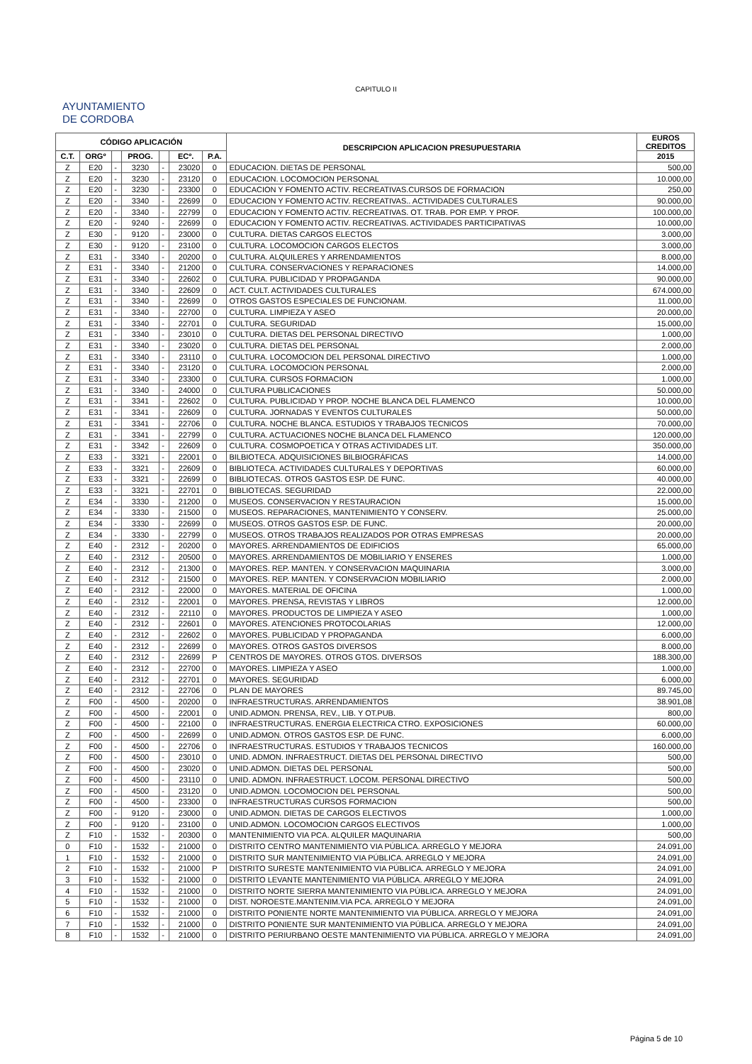CAPITULO II
AYUNTAMIENTO
DE CORDOBA
| CÓDIGO APLICACIÓN | | | | | | | DESCRIPCION APLICACION PRESUPUESTARIA | EUROS CREDITOS |
| --- | --- | --- | --- | --- | --- | --- | --- | --- |
| C.T. | ORGº | | PROG. | | ECº. | P.A. | | 2015 |
| Z | E20 | - | 3230 | - | 23020 | 0 | EDUCACION. DIETAS DE PERSONAL | 500,00 |
| Z | E20 | - | 3230 | - | 23120 | 0 | EDUCACION. LOCOMOCION PERSONAL | 10.000,00 |
| Z | E20 | - | 3230 | - | 23300 | 0 | EDUCACION Y FOMENTO ACTIV. RECREATIVAS.CURSOS DE FORMACION | 250,00 |
| Z | E20 | - | 3340 | - | 22699 | 0 | EDUCACION Y FOMENTO ACTIV. RECREATIVAS.. ACTIVIDADES CULTURALES | 90.000,00 |
| Z | E20 | - | 3340 | - | 22799 | 0 | EDUCACION Y FOMENTO ACTIV. RECREATIVAS. OT. TRAB. POR EMP. Y PROF. | 100.000,00 |
| Z | E20 | - | 9240 | - | 22699 | 0 | EDUCACION Y FOMENTO ACTIV. RECREATIVAS. ACTIVIDADES PARTICIPATIVAS | 10.000,00 |
| Z | E30 | - | 9120 | - | 23000 | 0 | CULTURA. DIETAS CARGOS ELECTOS | 3.000,00 |
| Z | E30 | - | 9120 | - | 23100 | 0 | CULTURA. LOCOMOCION CARGOS ELECTOS | 3.000,00 |
| Z | E31 | - | 3340 | - | 20200 | 0 | CULTURA. ALQUILERES Y ARRENDAMIENTOS | 8.000,00 |
| Z | E31 | - | 3340 | - | 21200 | 0 | CULTURA. CONSERVACIONES Y REPARACIONES | 14.000,00 |
| Z | E31 | - | 3340 | - | 22602 | 0 | CULTURA. PUBLICIDAD Y PROPAGANDA | 90.000,00 |
| Z | E31 | - | 3340 | - | 22609 | 0 | ACT. CULT. ACTIVIDADES CULTURALES | 674.000,00 |
| Z | E31 | - | 3340 | - | 22699 | 0 | OTROS GASTOS ESPECIALES DE FUNCIONAM. | 11.000,00 |
| Z | E31 | - | 3340 | - | 22700 | 0 | CULTURA. LIMPIEZA Y ASEO | 20.000,00 |
| Z | E31 | - | 3340 | - | 22701 | 0 | CULTURA. SEGURIDAD | 15.000,00 |
| Z | E31 | - | 3340 | - | 23010 | 0 | CULTURA. DIETAS DEL PERSONAL DIRECTIVO | 1.000,00 |
| Z | E31 | - | 3340 | - | 23020 | 0 | CULTURA. DIETAS DEL PERSONAL | 2.000,00 |
| Z | E31 | - | 3340 | - | 23110 | 0 | CULTURA. LOCOMOCION DEL PERSONAL DIRECTIVO | 1.000,00 |
| Z | E31 | - | 3340 | - | 23120 | 0 | CULTURA. LOCOMOCION PERSONAL | 2.000,00 |
| Z | E31 | - | 3340 | - | 23300 | 0 | CULTURA. CURSOS FORMACION | 1.000,00 |
| Z | E31 | - | 3340 | - | 24000 | 0 | CULTURA PUBLICACIONES | 50.000,00 |
| Z | E31 | - | 3341 | - | 22602 | 0 | CULTURA. PUBLICIDAD Y PROP. NOCHE BLANCA DEL FLAMENCO | 10.000,00 |
| Z | E31 | - | 3341 | - | 22609 | 0 | CULTURA. JORNADAS Y EVENTOS CULTURALES | 50.000,00 |
| Z | E31 | - | 3341 | - | 22706 | 0 | CULTURA. NOCHE BLANCA. ESTUDIOS Y TRABAJOS TECNICOS | 70.000,00 |
| Z | E31 | - | 3341 | - | 22799 | 0 | CULTURA. ACTUACIONES NOCHE BLANCA DEL FLAMENCO | 120.000,00 |
| Z | E31 | - | 3342 | - | 22609 | 0 | CULTURA. COSMOPOETICA Y OTRAS ACTIVIDADES LIT. | 350.000,00 |
| Z | E33 | - | 3321 | - | 22001 | 0 | BILBIOTECA. ADQUISICIONES BILBIOGRÁFICAS | 14.000,00 |
| Z | E33 | - | 3321 | - | 22609 | 0 | BIBLIOTECA. ACTIVIDADES CULTURALES Y DEPORTIVAS | 60.000,00 |
| Z | E33 | - | 3321 | - | 22699 | 0 | BIBLIOTECAS. OTROS GASTOS ESP. DE FUNC. | 40.000,00 |
| Z | E33 | - | 3321 | - | 22701 | 0 | BIBLIOTECAS. SEGURIDAD | 22.000,00 |
| Z | E34 | - | 3330 | - | 21200 | 0 | MUSEOS. CONSERVACION Y RESTAURACION | 15.000,00 |
| Z | E34 | - | 3330 | - | 21500 | 0 | MUSEOS. REPARACIONES, MANTENIMIENTO Y CONSERV. | 25.000,00 |
| Z | E34 | - | 3330 | - | 22699 | 0 | MUSEOS. OTROS GASTOS ESP. DE FUNC. | 20.000,00 |
| Z | E34 | - | 3330 | - | 22799 | 0 | MUSEOS. OTROS TRABAJOS REALIZADOS POR OTRAS EMPRESAS | 20.000,00 |
| Z | E40 | - | 2312 | - | 20200 | 0 | MAYORES. ARRENDAMIENTOS DE EDIFICIOS | 65.000,00 |
| Z | E40 | - | 2312 | - | 20500 | 0 | MAYORES. ARRENDAMIENTOS DE MOBILIARIO Y ENSERES | 1.000,00 |
| Z | E40 | - | 2312 | - | 21300 | 0 | MAYORES. REP. MANTEN. Y CONSERVACION MAQUINARIA | 3.000,00 |
| Z | E40 | - | 2312 | - | 21500 | 0 | MAYORES. REP. MANTEN. Y CONSERVACION MOBILIARIO | 2.000,00 |
| Z | E40 | - | 2312 | - | 22000 | 0 | MAYORES. MATERIAL DE OFICINA | 1.000,00 |
| Z | E40 | - | 2312 | - | 22001 | 0 | MAYORES. PRENSA, REVISTAS Y LIBROS | 12.000,00 |
| Z | E40 | - | 2312 | - | 22110 | 0 | MAYORES. PRODUCTOS DE LIMPIEZA Y ASEO | 1.000,00 |
| Z | E40 | - | 2312 | - | 22601 | 0 | MAYORES. ATENCIONES PROTOCOLARIAS | 12.000,00 |
| Z | E40 | - | 2312 | - | 22602 | 0 | MAYORES. PUBLICIDAD Y PROPAGANDA | 6.000,00 |
| Z | E40 | - | 2312 | - | 22699 | 0 | MAYORES. OTROS GASTOS DIVERSOS | 8.000,00 |
| Z | E40 | - | 2312 | - | 22699 | P | CENTROS DE MAYORES. OTROS GTOS. DIVERSOS | 188.300,00 |
| Z | E40 | - | 2312 | - | 22700 | 0 | MAYORES. LIMPIEZA Y ASEO | 1.000,00 |
| Z | E40 | - | 2312 | - | 22701 | 0 | MAYORES. SEGURIDAD | 6.000,00 |
| Z | E40 | - | 2312 | - | 22706 | 0 | PLAN DE MAYORES | 89.745,00 |
| Z | F00 | - | 4500 | - | 20200 | 0 | INFRAESTRUCTURAS. ARRENDAMIENTOS | 38.901,08 |
| Z | F00 | - | 4500 | - | 22001 | 0 | UNID.ADMON. PRENSA, REV., LIB. Y OT.PUB. | 800,00 |
| Z | F00 | - | 4500 | - | 22100 | 0 | INFRAESTRUCTURAS. ENERGIA ELECTRICA CTRO. EXPOSICIONES | 60.000,00 |
| Z | F00 | - | 4500 | - | 22699 | 0 | UNID.ADMON. OTROS GASTOS ESP. DE FUNC. | 6.000,00 |
| Z | F00 | - | 4500 | - | 22706 | 0 | INFRAESTRUCTURAS. ESTUDIOS Y TRABAJOS TECNICOS | 160.000,00 |
| Z | F00 | - | 4500 | - | 23010 | 0 | UNID. ADMON. INFRAESTRUCT. DIETAS DEL PERSONAL DIRECTIVO | 500,00 |
| Z | F00 | - | 4500 | - | 23020 | 0 | UNID.ADMON. DIETAS DEL PERSONAL | 500,00 |
| Z | F00 | - | 4500 | - | 23110 | 0 | UNID. ADMON. INFRAESTRUCT. LOCOM. PERSONAL DIRECTIVO | 500,00 |
| Z | F00 | - | 4500 | - | 23120 | 0 | UNID.ADMON. LOCOMOCION DEL PERSONAL | 500,00 |
| Z | F00 | - | 4500 | - | 23300 | 0 | INFRAESTRUCTURAS CURSOS FORMACION | 500,00 |
| Z | F00 | - | 9120 | - | 23000 | 0 | UNID.ADMON. DIETAS DE CARGOS ELECTIVOS | 1.000,00 |
| Z | F00 | - | 9120 | - | 23100 | 0 | UNID.ADMON. LOCOMOCION CARGOS ELECTIVOS | 1.000,00 |
| Z | F10 | - | 1532 | - | 20300 | 0 | MANTENIMIENTO VIA PCA. ALQUILER MAQUINARIA | 500,00 |
| 0 | F10 | - | 1532 | - | 21000 | 0 | DISTRITO CENTRO MANTENIMIENTO VIA PÚBLICA. ARREGLO Y MEJORA | 24.091,00 |
| 1 | F10 | - | 1532 | - | 21000 | 0 | DISTRITO SUR MANTENIMIENTO VIA PÚBLICA. ARREGLO Y MEJORA | 24.091,00 |
| 2 | F10 | - | 1532 | - | 21000 | P | DISTRITO SURESTE MANTENIMIENTO VIA PÚBLICA. ARREGLO Y MEJORA | 24.091,00 |
| 3 | F10 | - | 1532 | - | 21000 | 0 | DISTRITO LEVANTE MANTENIMIENTO VIA PÚBLICA. ARREGLO Y MEJORA | 24.091,00 |
| 4 | F10 | - | 1532 | - | 21000 | 0 | DISTRITO NORTE SIERRA MANTENIMIENTO VIA PÚBLICA. ARREGLO Y MEJORA | 24.091,00 |
| 5 | F10 | - | 1532 | - | 21000 | 0 | DIST. NOROESTE.MANTENIM.VIA PCA. ARREGLO Y MEJORA | 24.091,00 |
| 6 | F10 | - | 1532 | - | 21000 | 0 | DISTRITO PONIENTE NORTE MANTENIMIENTO VIA PÚBLICA. ARREGLO Y MEJORA | 24.091,00 |
| 7 | F10 | - | 1532 | - | 21000 | 0 | DISTRITO PONIENTE SUR MANTENIMIENTO VIA PÚBLICA. ARREGLO Y MEJORA | 24.091,00 |
| 8 | F10 | - | 1532 | - | 21000 | 0 | DISTRITO PERIURBANO OESTE MANTENIMIENTO VIA PÚBLICA. ARREGLO Y MEJORA | 24.091,00 |
Página 5 de 10